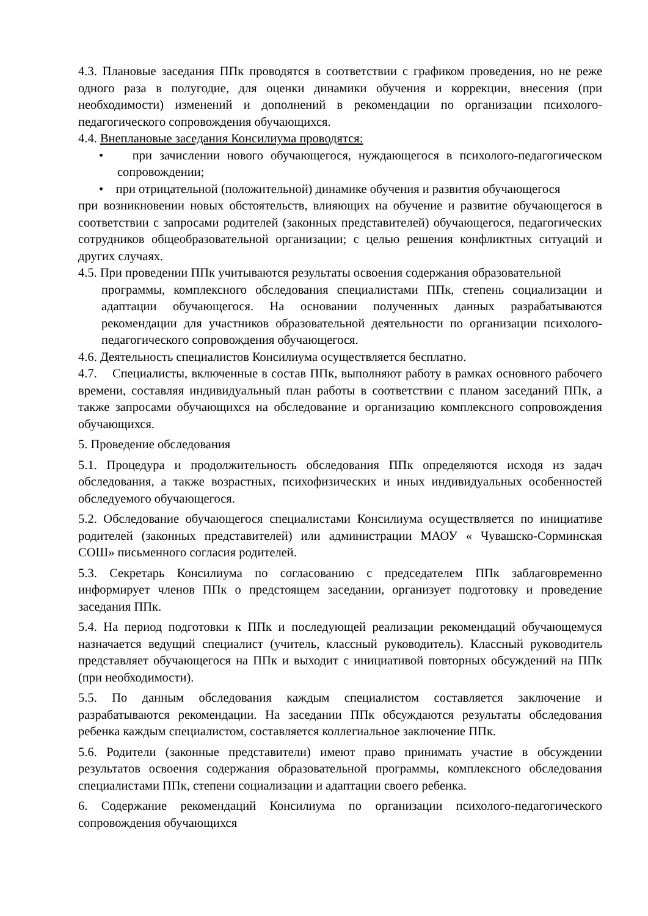4.3. Плановые заседания ППк проводятся в соответствии с графиком проведения, но не реже одного раза в полугодие, для оценки динамики обучения и коррекции, внесения (при необходимости) изменений и дополнений в рекомендации по организации психолого-педагогического сопровождения обучающихся.
4.4. Внеплановые заседания Консилиума проводятся:
• при зачислении нового обучающегося, нуждающегося в психолого-педагогическом сопровождении;
• при отрицательной (положительной) динамике обучения и развития обучающегося
при возникновении новых обстоятельств, влияющих на обучение и развитие обучающегося в соответствии с запросами родителей (законных представителей) обучающегося, педагогических сотрудников общеобразовательной организации; с целью решения конфликтных ситуаций и других случаях.
4.5. При проведении ППк учитываются результаты освоения содержания образовательной
программы, комплексного обследования специалистами ППк, степень социализации и адаптации обучающегося. На основании полученных данных разрабатываются рекомендации для участников образовательной деятельности по организации психолого-педагогического сопровождения обучающегося.
4.6. Деятельность специалистов Консилиума осуществляется бесплатно.
4.7. Специалисты, включенные в состав ППк, выполняют работу в рамках основного рабочего времени, составляя индивидуальный план работы в соответствии с планом заседаний ППк, а также запросами обучающихся на обследование и организацию комплексного сопровождения обучающихся.
5. Проведение обследования
5.1. Процедура и продолжительность обследования ППк определяются исходя из задач обследования, а также возрастных, психофизических и иных индивидуальных особенностей обследуемого обучающегося.
5.2. Обследование обучающегося специалистами Консилиума осуществляется по инициативе родителей (законных представителей) или администрации МАОУ « Чувашско-Сорминская СОШ» письменного согласия родителей.
5.3. Секретарь Консилиума по согласованию с председателем ППк заблаговременно информирует членов ППк о предстоящем заседании, организует подготовку и проведение заседания ППк.
5.4. На период подготовки к ППк и последующей реализации рекомендаций обучающемуся назначается ведущий специалист (учитель, классный руководитель). Классный руководитель представляет обучающегося на ППк и выходит с инициативой повторных обсуждений на ППк (при необходимости).
5.5. По данным обследования каждым специалистом составляется заключение и разрабатываются рекомендации. На заседании ППк обсуждаются результаты обследования ребенка каждым специалистом, составляется коллегиальное заключение ППк.
5.6. Родители (законные представители) имеют право принимать участие в обсуждении результатов освоения содержания образовательной программы, комплексного обследования специалистами ППк, степени социализации и адаптации своего ребенка.
6. Содержание рекомендаций Консилиума по организации психолого-педагогического сопровождения обучающихся